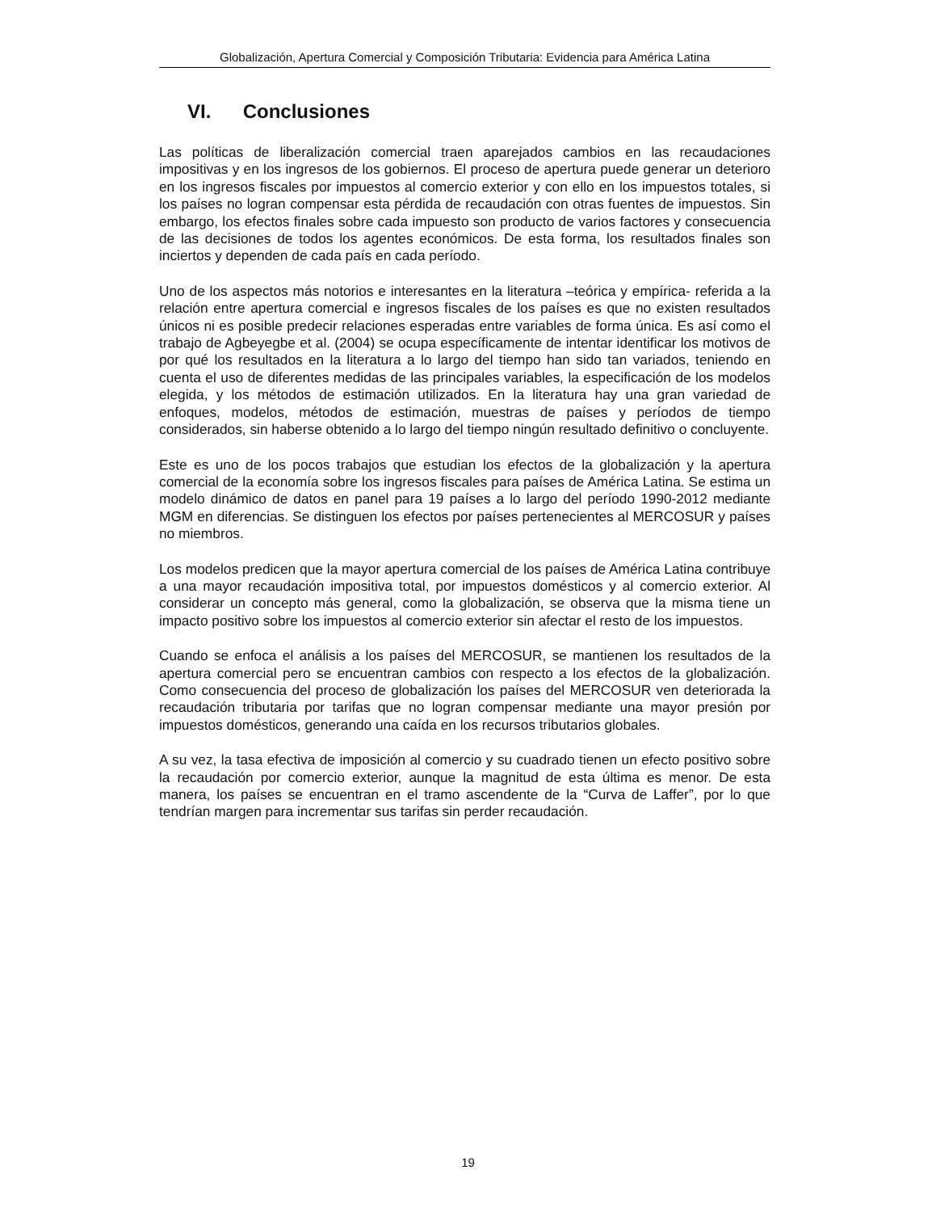Globalización, Apertura Comercial y Composición Tributaria: Evidencia para América Latina
VI. Conclusiones
Las políticas de liberalización comercial traen aparejados cambios en las recaudaciones impositivas y en los ingresos de los gobiernos. El proceso de apertura puede generar un deterioro en los ingresos fiscales por impuestos al comercio exterior y con ello en los impuestos totales, si los países no logran compensar esta pérdida de recaudación con otras fuentes de impuestos. Sin embargo, los efectos finales sobre cada impuesto son producto de varios factores y consecuencia de las decisiones de todos los agentes económicos. De esta forma, los resultados finales son inciertos y dependen de cada país en cada período.
Uno de los aspectos más notorios e interesantes en la literatura –teórica y empírica- referida a la relación entre apertura comercial e ingresos fiscales de los países es que no existen resultados únicos ni es posible predecir relaciones esperadas entre variables de forma única. Es así como el trabajo de Agbeyegbe et al. (2004) se ocupa específicamente de intentar identificar los motivos de por qué los resultados en la literatura a lo largo del tiempo han sido tan variados, teniendo en cuenta el uso de diferentes medidas de las principales variables, la especificación de los modelos elegida, y los métodos de estimación utilizados. En la literatura hay una gran variedad de enfoques, modelos, métodos de estimación, muestras de países y períodos de tiempo considerados, sin haberse obtenido a lo largo del tiempo ningún resultado definitivo o concluyente.
Este es uno de los pocos trabajos que estudian los efectos de la globalización y la apertura comercial de la economía sobre los ingresos fiscales para países de América Latina. Se estima un modelo dinámico de datos en panel para 19 países a lo largo del período 1990-2012 mediante MGM en diferencias. Se distinguen los efectos por países pertenecientes al MERCOSUR y países no miembros.
Los modelos predicen que la mayor apertura comercial de los países de América Latina contribuye a una mayor recaudación impositiva total, por impuestos domésticos y al comercio exterior. Al considerar un concepto más general, como la globalización, se observa que la misma tiene un impacto positivo sobre los impuestos al comercio exterior sin afectar el resto de los impuestos.
Cuando se enfoca el análisis a los países del MERCOSUR, se mantienen los resultados de la apertura comercial pero se encuentran cambios con respecto a los efectos de la globalización. Como consecuencia del proceso de globalización los países del MERCOSUR ven deteriorada la recaudación tributaria por tarifas que no logran compensar mediante una mayor presión por impuestos domésticos, generando una caída en los recursos tributarios globales.
A su vez, la tasa efectiva de imposición al comercio y su cuadrado tienen un efecto positivo sobre la recaudación por comercio exterior, aunque la magnitud de esta última es menor. De esta manera, los países se encuentran en el tramo ascendente de la “Curva de Laffer”, por lo que tendrían margen para incrementar sus tarifas sin perder recaudación.
19